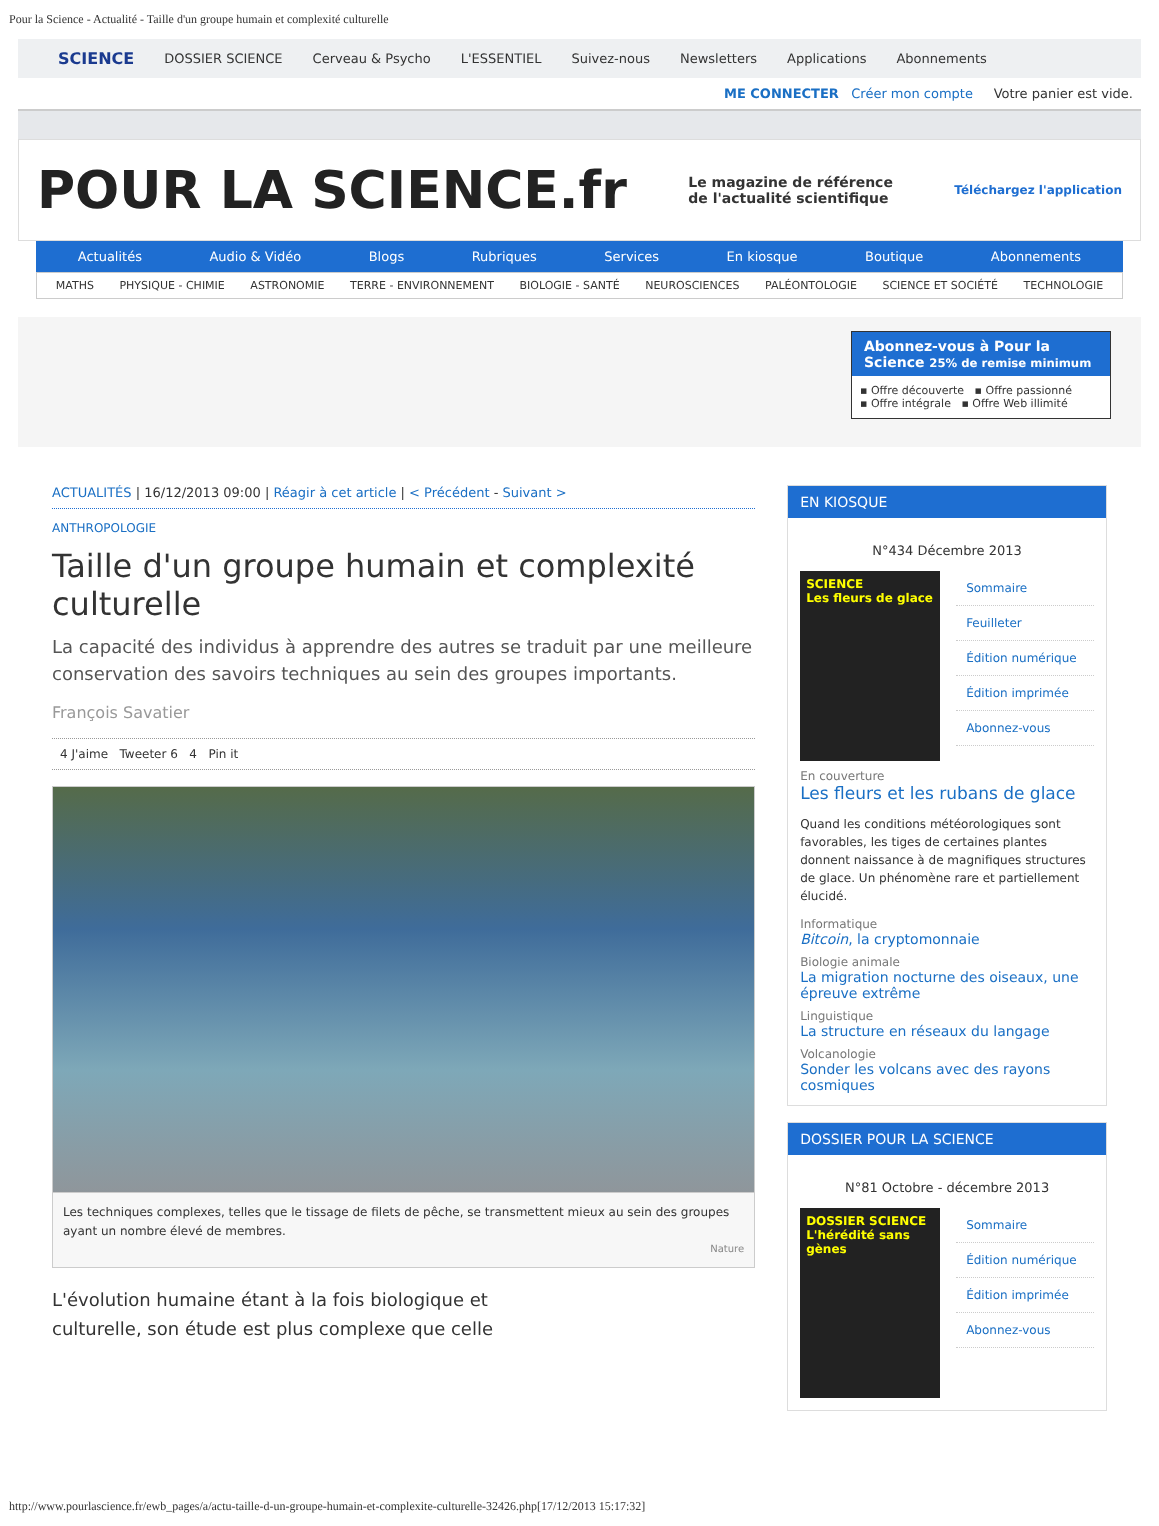Pour la Science - Actualité - Taille d'un groupe humain et complexité culturelle
SCIENCE DOSSIER SCIENCE Cerveau & Psycho L'ESSENTIEL Suivez-nous Newsletters Applications Abonnements
ME CONNECTER Créer mon compte Votre panier est vide.
POUR LA SCIENCE.fr
Le magazine de référence
de l'actualité scientifique
Téléchargez l'application
Actualités Audio & Vidéo Blogs Rubriques Services En kiosque Boutique Abonnements
MATHS PHYSIQUE - CHIMIE ASTRONOMIE TERRE - ENVIRONNEMENT BIOLOGIE - SANTÉ NEUROSCIENCES PALÉONTOLOGIE SCIENCE ET SOCIÉTÉ TECHNOLOGIE
Abonnez-vous à Pour la Science 25% de remise minimum
▪ Offre découverte ▪ Offre passionné
▪ Offre intégrale ▪ Offre Web illimité
ACTUALITÉS | 16/12/2013 09:00 | Réagir à cet article | < Précédent - Suivant >
ANTHROPOLOGIE
Taille d'un groupe humain et complexité culturelle
La capacité des individus à apprendre des autres se traduit par une meilleure conservation des savoirs techniques au sein des groupes importants.
François Savatier
4 J'aime Tweeter 6 4 Pin it
Les techniques complexes, telles que le tissage de filets de pêche, se transmettent mieux au sein des groupes ayant un nombre élevé de membres.
Nature
L'évolution humaine étant à la fois biologique et culturelle, son étude est plus complexe que celle
EN KIOSQUE
N°434 Décembre 2013
SCIENCE
Les fleurs de glace
Sommaire
Feuilleter
Édition numérique
Édition imprimée
Abonnez-vous
En couverture
Les fleurs et les rubans de glace
Quand les conditions météorologiques sont favorables, les tiges de certaines plantes donnent naissance à de magnifiques structures de glace. Un phénomène rare et partiellement élucidé.
Informatique
Bitcoin, la cryptomonnaie
Biologie animale
La migration nocturne des oiseaux, une épreuve extrême
Linguistique
La structure en réseaux du langage
Volcanologie
Sonder les volcans avec des rayons cosmiques
DOSSIER POUR LA SCIENCE
N°81 Octobre - décembre 2013
DOSSIER SCIENCE
L'hérédité sans gènes
Sommaire
Édition numérique
Édition imprimée
Abonnez-vous
http://www.pourlascience.fr/ewb_pages/a/actu-taille-d-un-groupe-humain-et-complexite-culturelle-32426.php[17/12/2013 15:17:32]